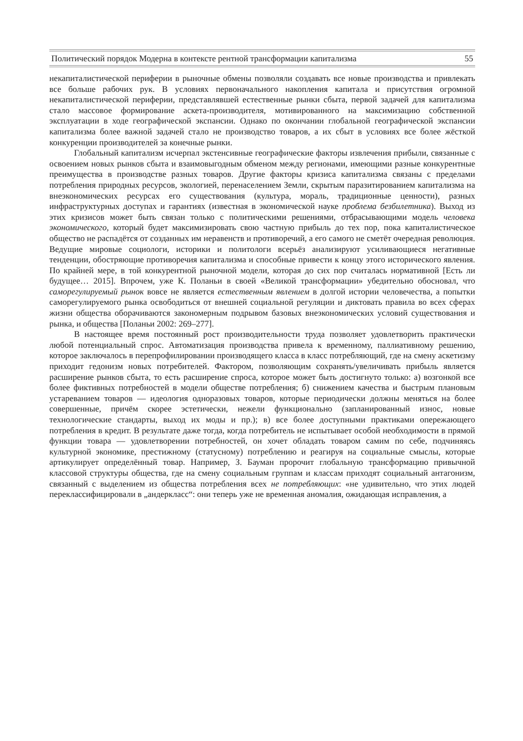Политический порядок Модерна в контексте рентной трансформации капитализма 55
некапиталистической периферии в рыночные обмены позволяли создавать все новые производства и привлекать все больше рабочих рук. В условиях первоначального накопления капитала и присутствия огромной некапиталистической периферии, представлявшей естественные рынки сбыта, первой задачей для капитализма стало массовое формирование аскета-производителя, мотивированного на максимизацию собственной эксплуатации в ходе географической экспансии. Однако по окончании глобальной географической экспансии капитализма более важной задачей стало не производство товаров, а их сбыт в условиях все более жёсткой конкуренции производителей за конечные рынки.
Глобальный капитализм исчерпал экстенсивные географические факторы извлечения прибыли, связанные с освоением новых рынков сбыта и взаимовыгодным обменом между регионами, имеющими разные конкурентные преимущества в производстве разных товаров. Другие факторы кризиса капитализма связаны с пределами потребления природных ресурсов, экологией, перенаселением Земли, скрытым паразитированием капитализма на внеэкономических ресурсах его существования (культура, мораль, традиционные ценности), разных инфраструктурных доступах и гарантиях (известная в экономической науке проблема безбилетника). Выход из этих кризисов может быть связан только с политическими решениями, отбрасывающими модель человека экономического, который будет максимизировать свою частную прибыль до тех пор, пока капиталистическое общество не распадётся от созданных им неравенств и противоречий, а его самого не сметёт очередная революция. Ведущие мировые социологи, историки и политологи всерьёз анализируют усиливающиеся негативные тенденции, обостряющие противоречия капитализма и способные привести к концу этого исторического явления. По крайней мере, в той конкурентной рыночной модели, которая до сих пор считалась нормативной [Есть ли будущее… 2015]. Впрочем, уже К. Поланьи в своей «Великой трансформации» убедительно обосновал, что саморегулируемый рынок вовсе не является естественным явлением в долгой истории человечества, а попытки саморегулируемого рынка освободиться от внешней социальной регуляции и диктовать правила во всех сферах жизни общества оборачиваются закономерным подрывом базовых внеэкономических условий существования и рынка, и общества [Поланьи 2002: 269–277].
В настоящее время постоянный рост производительности труда позволяет удовлетворить практически любой потенциальный спрос. Автоматизация производства привела к временному, паллиативному решению, которое заключалось в перепрофилировании производящего класса в класс потребляющий, где на смену аскетизму приходит гедонизм новых потребителей. Фактором, позволяющим сохранять/увеличивать прибыль является расширение рынков сбыта, то есть расширение спроса, которое может быть достигнуто только: а) возгонкой все более фиктивных потребностей в модели обществе потребления; б) снижением качества и быстрым плановым устареванием товаров — идеология одноразовых товаров, которые периодически должны меняться на более совершенные, причём скорее эстетически, нежели функционально (запланированный износ, новые технологические стандарты, выход их моды и пр.); в) все более доступными практиками опережающего потребления в кредит. В результате даже тогда, когда потребитель не испытывает особой необходимости в прямой функции товара — удовлетворении потребностей, он хочет обладать товаром самим по себе, подчиняясь культурной экономике, престижному (статусному) потреблению и реагируя на социальные смыслы, которые артикулирует определённый товар. Например, З. Бауман пророчит глобальную трансформацию привычной классовой структуры общества, где на смену социальным группам и классам приходят социальный антагонизм, связанный с выделением из общества потребления всех не потребляющих: «не удивительно, что этих людей переклассифицировали в „андеркласс“: они теперь уже не временная аномалия, ожидающая исправления, а